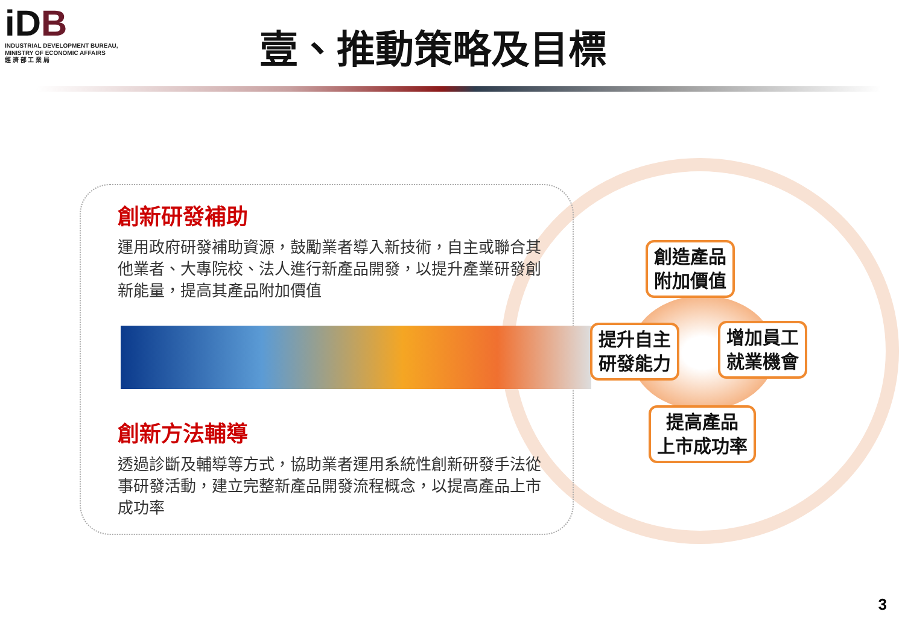iDB
INDUSTRIAL DEVELOPMENT BUREAU,
MINISTRY OF ECONOMIC AFFAIRS
經 濟 部 工 業 局
壹、推動策略及目標
創新研發補助
運用政府研發補助資源，鼓勵業者導入新技術，自主或聯合其他業者、大專院校、法人進行新產品開發，以提升產業研發創新能量，提高其產品附加價值
創新方法輔導
透過診斷及輔導等方式，協助業者運用系統性創新研發手法從事研發活動，建立完整新產品開發流程概念，以提高產品上市成功率
創造產品
附加價值
提升自主
研發能力
增加員工
就業機會
提高產品
上市成功率
3